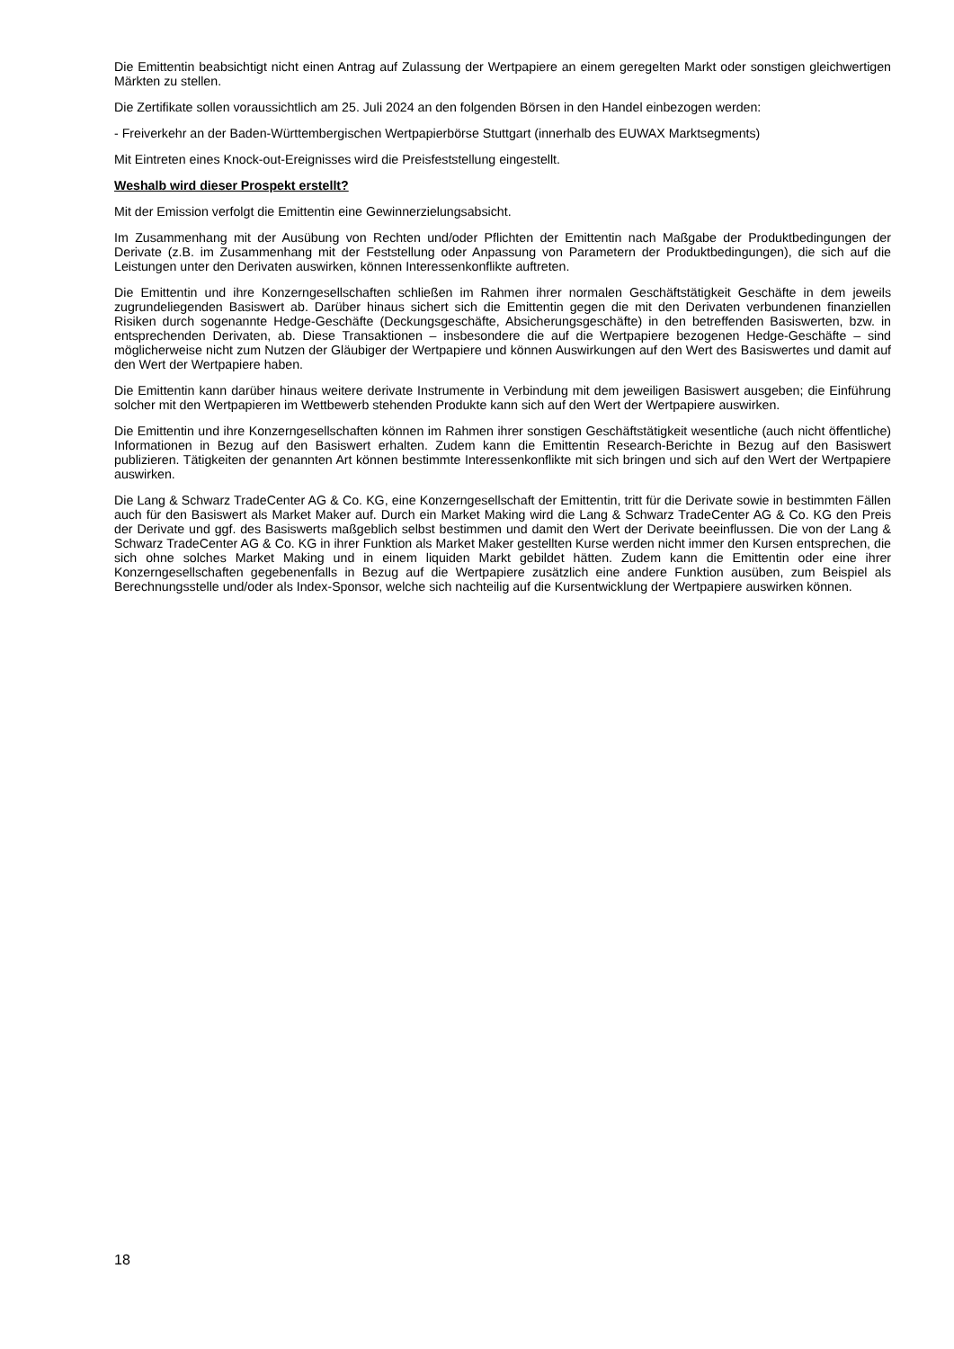Die Emittentin beabsichtigt nicht einen Antrag auf Zulassung der Wertpapiere an einem geregelten Markt oder sonstigen gleichwertigen Märkten zu stellen.
Die Zertifikate sollen voraussichtlich am 25. Juli 2024 an den folgenden Börsen in den Handel einbezogen werden:
- Freiverkehr an der Baden-Württembergischen Wertpapierbörse Stuttgart (innerhalb des EUWAX Marktsegments)
Mit Eintreten eines Knock-out-Ereignisses wird die Preisfeststellung eingestellt.
Weshalb wird dieser Prospekt erstellt?
Mit der Emission verfolgt die Emittentin eine Gewinnerzielungsabsicht.
Im Zusammenhang mit der Ausübung von Rechten und/oder Pflichten der Emittentin nach Maßgabe der Produktbedingungen der Derivate (z.B. im Zusammenhang mit der Feststellung oder Anpassung von Parametern der Produktbedingungen), die sich auf die Leistungen unter den Derivaten auswirken, können Interessenkonflikte auftreten.
Die Emittentin und ihre Konzerngesellschaften schließen im Rahmen ihrer normalen Geschäftstätigkeit Geschäfte in dem jeweils zugrundeliegenden Basiswert ab. Darüber hinaus sichert sich die Emittentin gegen die mit den Derivaten verbundenen finanziellen Risiken durch sogenannte Hedge-Geschäfte (Deckungsgeschäfte, Absicherungsgeschäfte) in den betreffenden Basiswerten, bzw. in entsprechenden Derivaten, ab. Diese Transaktionen – insbesondere die auf die Wertpapiere bezogenen Hedge-Geschäfte – sind möglicherweise nicht zum Nutzen der Gläubiger der Wertpapiere und können Auswirkungen auf den Wert des Basiswertes und damit auf den Wert der Wertpapiere haben.
Die Emittentin kann darüber hinaus weitere derivate Instrumente in Verbindung mit dem jeweiligen Basiswert ausgeben; die Einführung solcher mit den Wertpapieren im Wettbewerb stehenden Produkte kann sich auf den Wert der Wertpapiere auswirken.
Die Emittentin und ihre Konzerngesellschaften können im Rahmen ihrer sonstigen Geschäftstätigkeit wesentliche (auch nicht öffentliche) Informationen in Bezug auf den Basiswert erhalten. Zudem kann die Emittentin Research-Berichte in Bezug auf den Basiswert publizieren. Tätigkeiten der genannten Art können bestimmte Interessenkonflikte mit sich bringen und sich auf den Wert der Wertpapiere auswirken.
Die Lang & Schwarz TradeCenter AG & Co. KG, eine Konzerngesellschaft der Emittentin, tritt für die Derivate sowie in bestimmten Fällen auch für den Basiswert als Market Maker auf. Durch ein Market Making wird die Lang & Schwarz TradeCenter AG & Co. KG den Preis der Derivate und ggf. des Basiswerts maßgeblich selbst bestimmen und damit den Wert der Derivate beeinflussen. Die von der Lang & Schwarz TradeCenter AG & Co. KG in ihrer Funktion als Market Maker gestellten Kurse werden nicht immer den Kursen entsprechen, die sich ohne solches Market Making und in einem liquiden Markt gebildet hätten. Zudem kann die Emittentin oder eine ihrer Konzerngesellschaften gegebenenfalls in Bezug auf die Wertpapiere zusätzlich eine andere Funktion ausüben, zum Beispiel als Berechnungsstelle und/oder als Index-Sponsor, welche sich nachteilig auf die Kursentwicklung der Wertpapiere auswirken können.
18